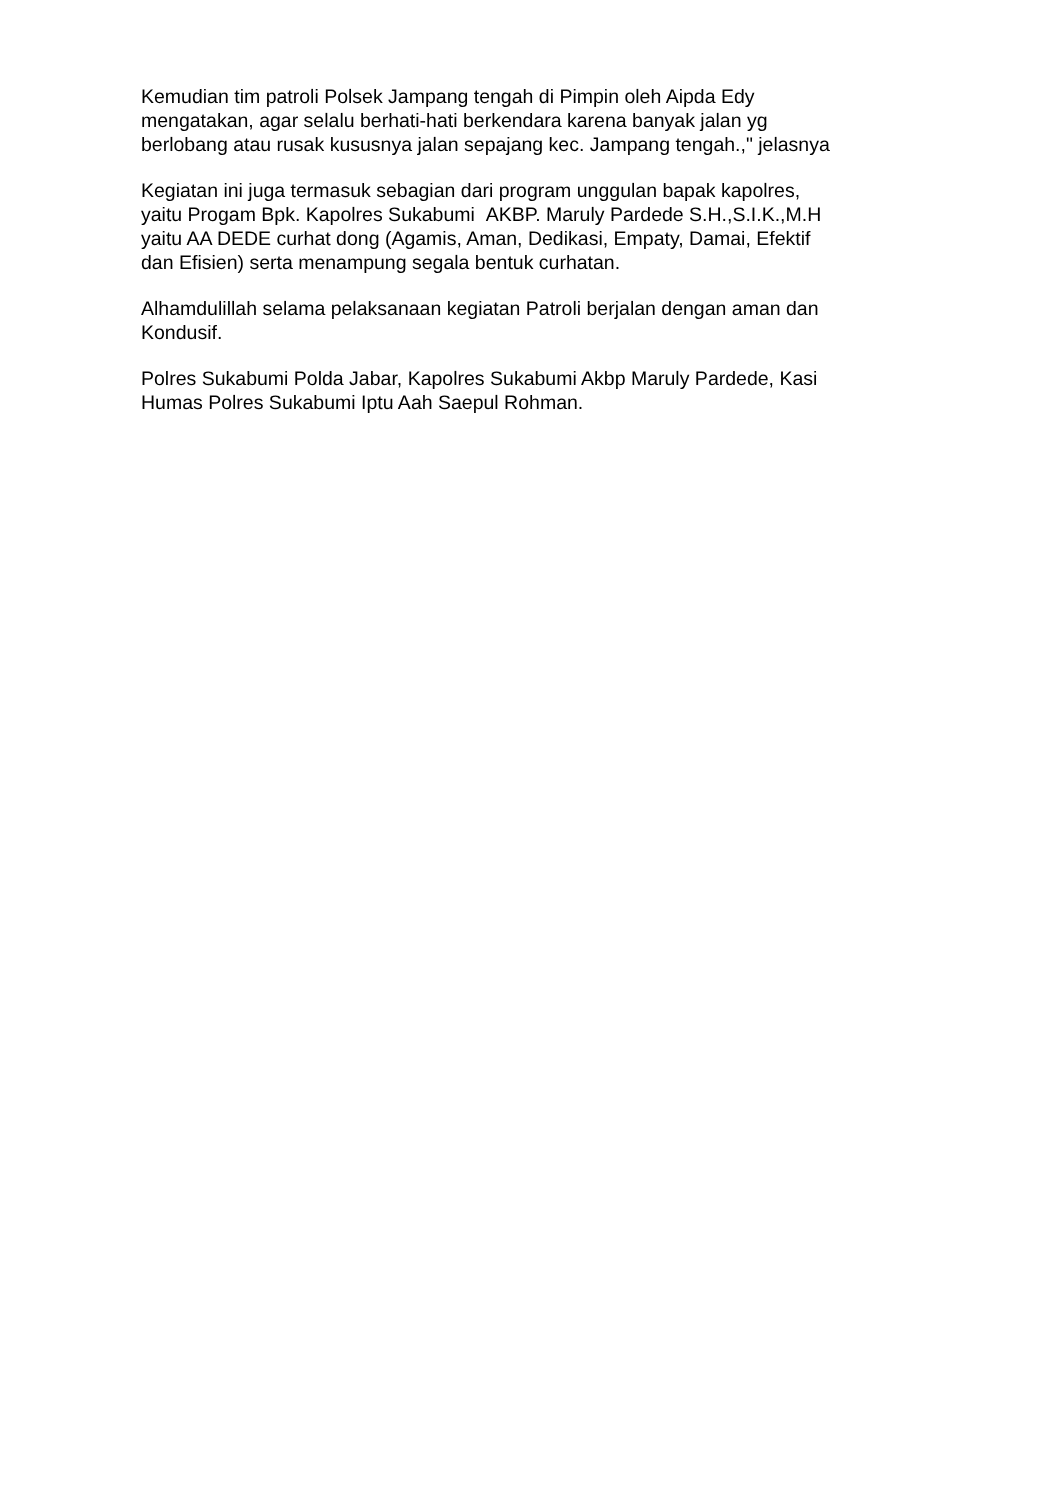Kemudian tim patroli Polsek Jampang tengah di Pimpin oleh Aipda Edy
mengatakan, agar selalu berhati-hati berkendara karena banyak jalan yg
berlobang atau rusak kususnya jalan sepajang kec. Jampang tengah.," jelasnya
Kegiatan ini juga termasuk sebagian dari program unggulan bapak kapolres,
yaitu Progam Bpk. Kapolres Sukabumi AKBP. Maruly Pardede S.H.,S.I.K.,M.H
yaitu AA DEDE curhat dong (Agamis, Aman, Dedikasi, Empaty, Damai, Efektif
dan Efisien) serta menampung segala bentuk curhatan.
Alhamdulillah selama pelaksanaan kegiatan Patroli berjalan dengan aman dan
Kondusif.
Polres Sukabumi Polda Jabar, Kapolres Sukabumi Akbp Maruly Pardede, Kasi
Humas Polres Sukabumi Iptu Aah Saepul Rohman.